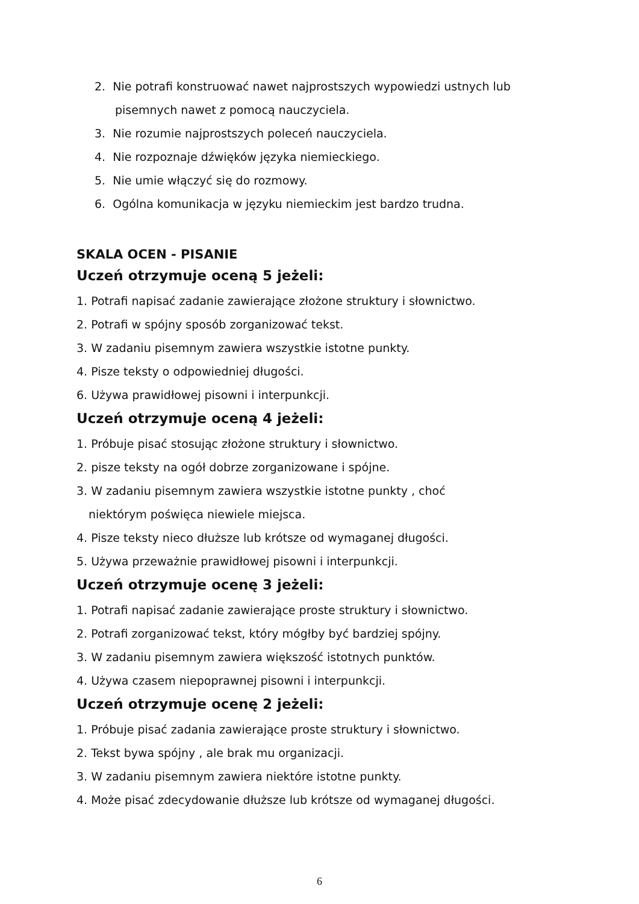2. Nie potrafi konstruować nawet najprostszych wypowiedzi ustnych lub
pisemnych nawet z pomocą nauczyciela.
3. Nie rozumie najprostszych poleceń nauczyciela.
4. Nie rozpoznaje dźwięków języka niemieckiego.
5. Nie umie włączyć się do rozmowy.
6. Ogólna komunikacja w języku niemieckim jest bardzo trudna.
SKALA OCEN - PISANIE
Uczeń otrzymuje oceną 5 jeżeli:
1. Potrafi napisać zadanie zawierające złożone struktury i słownictwo.
2. Potrafi w spójny sposób zorganizować tekst.
3. W zadaniu pisemnym zawiera wszystkie istotne punkty.
4. Pisze teksty o odpowiedniej długości.
6. Używa prawidłowej pisowni i interpunkcji.
Uczeń otrzymuje oceną 4 jeżeli:
1. Próbuje pisać stosując złożone struktury i słownictwo.
2. pisze teksty na ogół dobrze zorganizowane i spójne.
3. W zadaniu pisemnym zawiera wszystkie istotne punkty , choć
niektórym poświęca niewiele miejsca.
4. Pisze teksty nieco dłuższe lub krótsze od wymaganej długości.
5. Używa przeważnie prawidłowej pisowni i interpunkcji.
Uczeń otrzymuje ocenę 3 jeżeli:
1. Potrafi napisać zadanie zawierające proste struktury i słownictwo.
2. Potrafi zorganizować tekst, który mógłby być bardziej spójny.
3. W zadaniu pisemnym zawiera większość istotnych punktów.
4. Używa czasem niepoprawnej pisowni i interpunkcji.
Uczeń otrzymuje ocenę 2 jeżeli:
1. Próbuje pisać zadania zawierające proste struktury i słownictwo.
2. Tekst bywa spójny , ale brak mu organizacji.
3. W zadaniu pisemnym zawiera niektóre istotne punkty.
4. Może pisać zdecydowanie dłuższe lub krótsze od wymaganej długości.
6